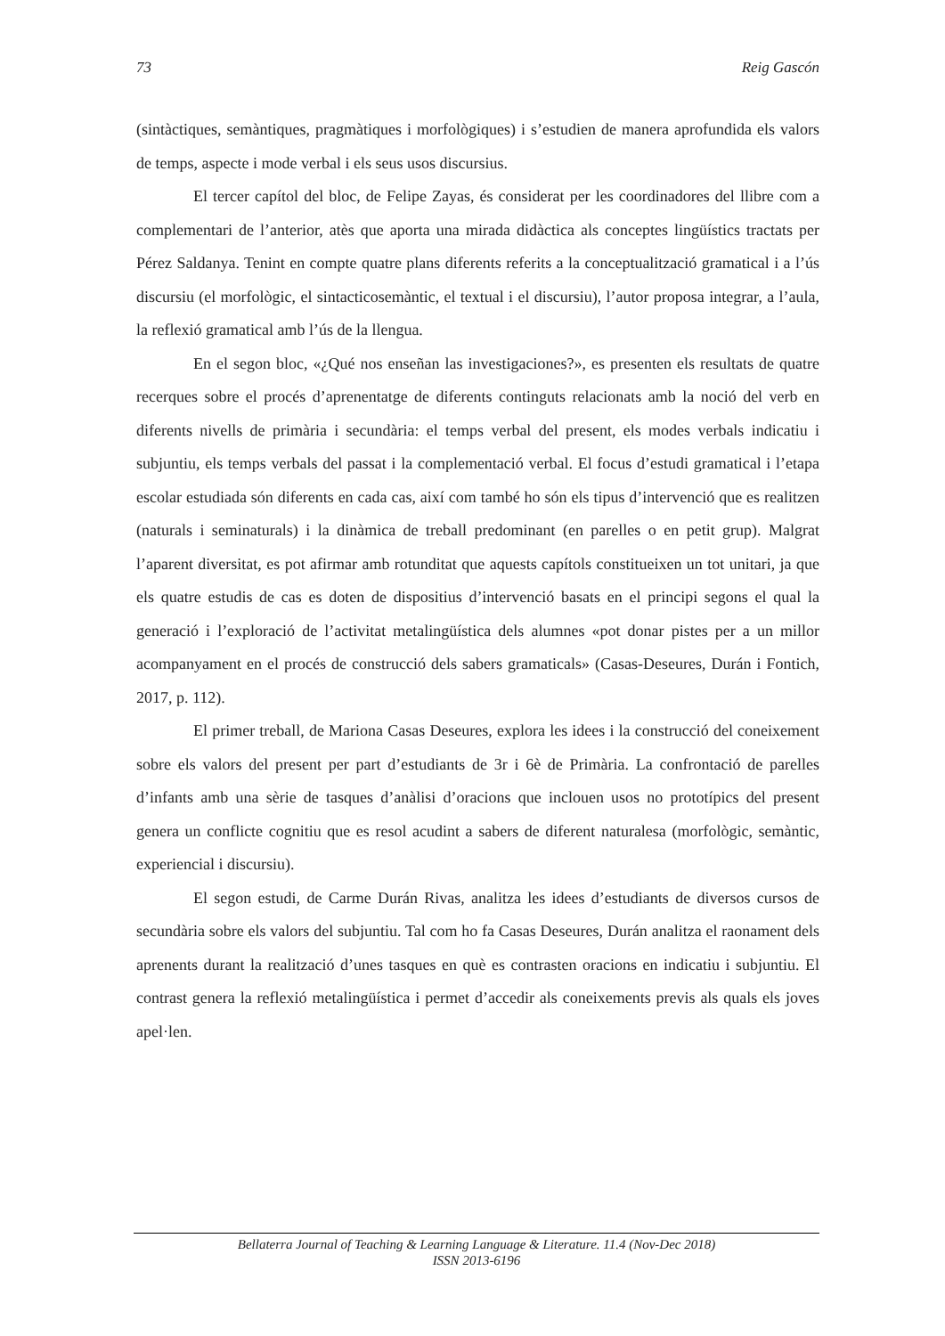73 Reig Gascón
(sintàctiques, semàntiques, pragmàtiques i morfològiques) i s’estudien de manera aprofundida els valors de temps, aspecte i mode verbal i els seus usos discursius.
El tercer capítol del bloc, de Felipe Zayas, és considerat per les coordinadores del llibre com a complementari de l’anterior, atès que aporta una mirada didàctica als conceptes lingüístics tractats per Pérez Saldanya. Tenint en compte quatre plans diferents referits a la conceptualització gramatical i a l’ús discursiu (el morfològic, el sintacticosemàntic, el textual i el discursiu), l’autor proposa integrar, a l’aula, la reflexió gramatical amb l’ús de la llengua.
En el segon bloc, «¿Qué nos enseñan las investigaciones?», es presenten els resultats de quatre recerques sobre el procés d’aprenentatge de diferents continguts relacionats amb la noció del verb en diferents nivells de primària i secundària: el temps verbal del present, els modes verbals indicatiu i subjuntiu, els temps verbals del passat i la complementació verbal. El focus d’estudi gramatical i l’etapa escolar estudiada són diferents en cada cas, així com també ho són els tipus d’intervenció que es realitzen (naturals i seminaturals) i la dinàmica de treball predominant (en parelles o en petit grup). Malgrat l’aparent diversitat, es pot afirmar amb rotunditat que aquests capítols constitueixen un tot unitari, ja que els quatre estudis de cas es doten de dispositius d’intervenció basats en el principi segons el qual la generació i l’exploració de l’activitat metalingüística dels alumnes «pot donar pistes per a un millor acompanyament en el procés de construcció dels sabers gramaticals» (Casas-Deseures, Durán i Fontich, 2017, p. 112).
El primer treball, de Mariona Casas Deseures, explora les idees i la construcció del coneixement sobre els valors del present per part d’estudiants de 3r i 6è de Primària. La confrontació de parelles d’infants amb una sèrie de tasques d’anàlisi d’oracions que inclouen usos no prototípics del present genera un conflicte cognitiu que es resol acudint a sabers de diferent naturalesa (morfològic, semàntic, experiencial i discursiu).
El segon estudi, de Carme Durán Rivas, analitza les idees d’estudiants de diversos cursos de secundària sobre els valors del subjuntiu. Tal com ho fa Casas Deseures, Durán analitza el raonament dels aprenents durant la realització d’unes tasques en què es contrasten oracions en indicatiu i subjuntiu. El contrast genera la reflexió metalingüística i permet d’accedir als coneixements previs als quals els joves apel·len.
Bellaterra Journal of Teaching & Learning Language & Literature. 11.4 (Nov-Dec 2018)
ISSN 2013-6196